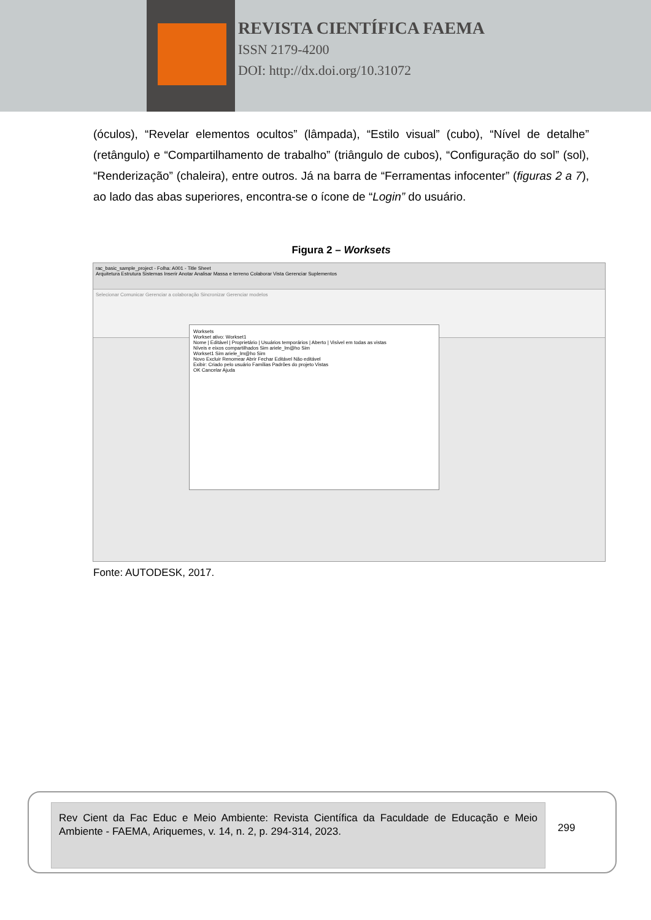REVISTA CIENTÍFICA FAEMA
ISSN 2179-4200
DOI: http://dx.doi.org/10.31072
(óculos), “Revelar elementos ocultos” (lâmpada), “Estilo visual” (cubo), “Nível de detalhe” (retângulo) e “Compartilhamento de trabalho” (triângulo de cubos), “Configuração do sol” (sol), “Renderização” (chaleira), entre outros. Já na barra de “Ferramentas infocenter” (figuras 2 a 7), ao lado das abas superiores, encontra-se o ícone de “Login” do usuário.
Figura 2 – Worksets
rac_basic_sample_project - Folha: A001 - Title Sheet
Arquitetura Estrutura Sistemas Inserir Anotar Analisar Massa e terreno Colaborar Vista Gerenciar Suplementos
Selecionar Comunicar Gerenciar a colaboração Sincronizar Gerenciar modelos
Worksets
Workset ativo: Workset1
Nome | Editável | Proprietário | Usuários temporários | Aberto | Visível em todas as vistas
Níveis e eixos compartilhados Sim ariele_lm@ho Sim
Workset1 Sim ariele_lm@ho Sim
Novo Excluir Renomear Abrir Fechar Editável Não editável
Exibir: Criado pelo usuário Famílias Padrões do projeto Vistas
OK Cancelar Ajuda
Fonte: AUTODESK, 2017.
Rev Cient da Fac Educ e Meio Ambiente: Revista Científica da Faculdade de Educação e Meio Ambiente - FAEMA, Ariquemes, v. 14, n. 2, p. 294-314, 2023.
299